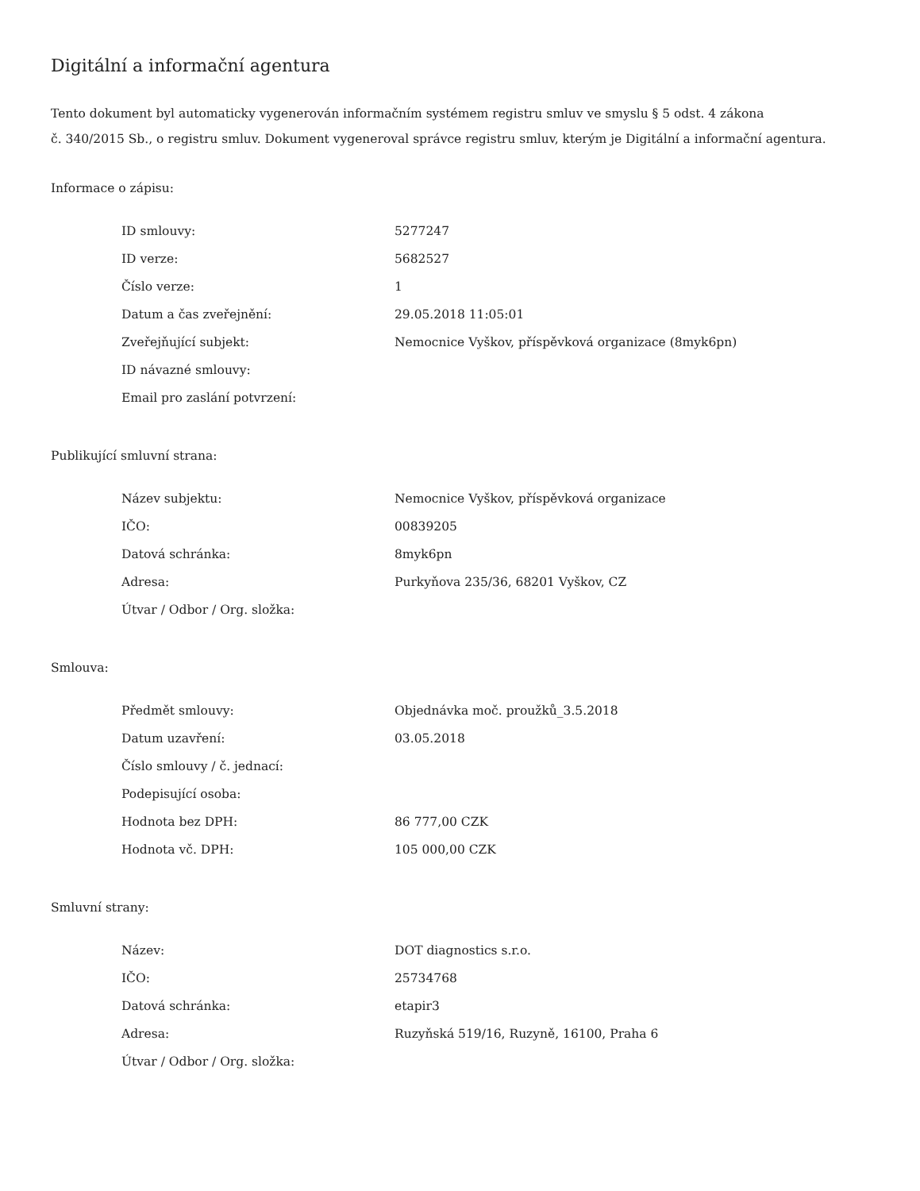Digitální a informační agentura
Tento dokument byl automaticky vygenerován informačním systémem registru smluv ve smyslu § 5 odst. 4 zákona
č. 340/2015 Sb., o registru smluv. Dokument vygeneroval správce registru smluv, kterým je Digitální a informační agentura.
Informace o zápisu:
| ID smlouvy: | 5277247 |
| ID verze: | 5682527 |
| Číslo verze: | 1 |
| Datum a čas zveřejnění: | 29.05.2018 11:05:01 |
| Zveřejňující subjekt: | Nemocnice Vyškov, příspěvková organizace (8myk6pn) |
| ID návazné smlouvy: | |
| Email pro zaslání potvrzení: | |
Publikující smluvní strana:
| Název subjektu: | Nemocnice Vyškov, příspěvková organizace |
| IČO: | 00839205 |
| Datová schránka: | 8myk6pn |
| Adresa: | Purkyňova 235/36, 68201 Vyškov, CZ |
| Útvar / Odbor / Org. složka: | |
Smlouva:
| Předmět smlouvy: | Objednávka moč. proužků_3.5.2018 |
| Datum uzavření: | 03.05.2018 |
| Číslo smlouvy / č. jednací: | |
| Podepisující osoba: | |
| Hodnota bez DPH: | 86 777,00 CZK |
| Hodnota vč. DPH: | 105 000,00 CZK |
Smluvní strany:
| Název: | DOT diagnostics s.r.o. |
| IČO: | 25734768 |
| Datová schránka: | etapir3 |
| Adresa: | Ruzyňská 519/16, Ruzyně, 16100, Praha 6 |
| Útvar / Odbor / Org. složka: | |